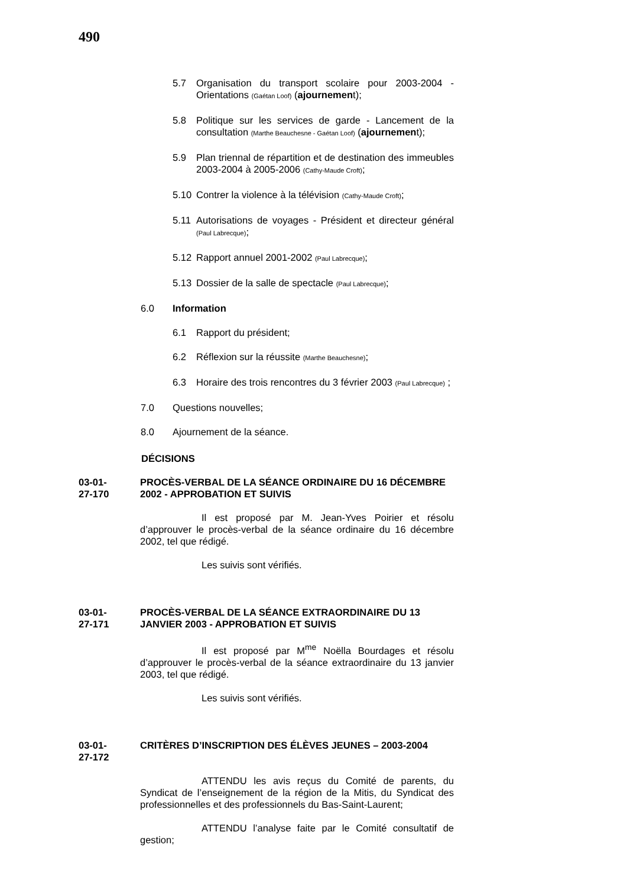490
5.7 Organisation du transport scolaire pour 2003-2004 - Orientations (Gaétan Loof) (ajournement);
5.8 Politique sur les services de garde - Lancement de la consultation (Marthe Beauchesne - Gaétan Loof) (ajournement);
5.9 Plan triennal de répartition et de destination des immeubles 2003-2004 à 2005-2006 (Cathy-Maude Croft);
5.10 Contrer la violence à la télévision (Cathy-Maude Croft);
5.11 Autorisations de voyages - Président et directeur général (Paul Labrecque);
5.12 Rapport annuel 2001-2002 (Paul Labrecque);
5.13 Dossier de la salle de spectacle (Paul Labrecque);
6.0 Information
6.1 Rapport du président;
6.2 Réflexion sur la réussite (Marthe Beauchesne);
6.3 Horaire des trois rencontres du 3 février 2003 (Paul Labrecque) ;
7.0 Questions nouvelles;
8.0 Ajournement de la séance.
DÉCISIONS
03-01-
27-170 PROCÈS-VERBAL DE LA SÉANCE ORDINAIRE DU 16 DÉCEMBRE 2002 - APPROBATION ET SUIVIS
Il est proposé par M. Jean-Yves Poirier et résolu d’approuver le procès-verbal de la séance ordinaire du 16 décembre 2002, tel que rédigé.
Les suivis sont vérifiés.
03-01-
27-171 PROCÈS-VERBAL DE LA SÉANCE EXTRAORDINAIRE DU 13 JANVIER 2003 - APPROBATION ET SUIVIS
Il est proposé par M<sup>me</sup> Noëlla Bourdages et résolu d’approuver le procès-verbal de la séance extraordinaire du 13 janvier 2003, tel que rédigé.
Les suivis sont vérifiés.
03-01-
27-172 CRITÈRES D’INSCRIPTION DES ÉLÈVES JEUNES – 2003-2004
ATTENDU les avis reçus du Comité de parents, du Syndicat de l’enseignement de la région de la Mitis, du Syndicat des professionnelles et des professionnels du Bas-Saint-Laurent;
ATTENDU l’analyse faite par le Comité consultatif de gestion;